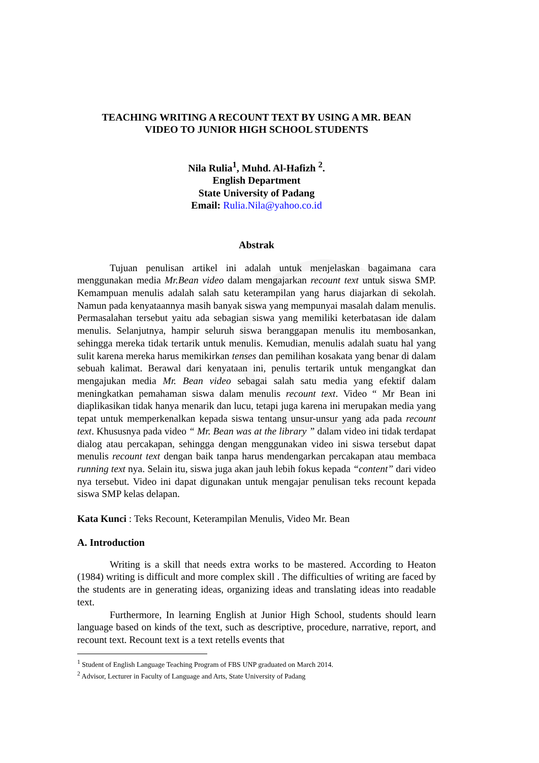TEACHING WRITING A RECOUNT TEXT BY USING A MR. BEAN
VIDEO TO JUNIOR HIGH SCHOOL STUDENTS
Nila Rulia<sup>1</sup>, Muhd. Al-Hafizh <sup>2</sup>.
English Department
State University of Padang
Email: Rulia.Nila@yahoo.co.id
Abstrak
Tujuan penulisan artikel ini adalah untuk menjelaskan bagaimana cara menggunakan media Mr.Bean video dalam mengajarkan recount text untuk siswa SMP. Kemampuan menulis adalah salah satu keterampilan yang harus diajarkan di sekolah. Namun pada kenyataannya masih banyak siswa yang mempunyai masalah dalam menulis. Permasalahan tersebut yaitu ada sebagian siswa yang memiliki keterbatasan ide dalam menulis. Selanjutnya, hampir seluruh siswa beranggapan menulis itu membosankan, sehingga mereka tidak tertarik untuk menulis. Kemudian, menulis adalah suatu hal yang sulit karena mereka harus memikirkan tenses dan pemilihan kosakata yang benar di dalam sebuah kalimat. Berawal dari kenyataan ini, penulis tertarik untuk mengangkat dan mengajukan media Mr. Bean video sebagai salah satu media yang efektif dalam meningkatkan pemahaman siswa dalam menulis recount text. Video “ Mr Bean ini diaplikasikan tidak hanya menarik dan lucu, tetapi juga karena ini merupakan media yang tepat untuk memperkenalkan kepada siswa tentang unsur-unsur yang ada pada recount text. Khususnya pada video “ Mr. Bean was at the library ” dalam video ini tidak terdapat dialog atau percakapan, sehingga dengan menggunakan video ini siswa tersebut dapat menulis recount text dengan baik tanpa harus mendengarkan percakapan atau membaca running text nya. Selain itu, siswa juga akan jauh lebih fokus kepada “content” dari video nya tersebut. Video ini dapat digunakan untuk mengajar penulisan teks recount kepada siswa SMP kelas delapan.
Kata Kunci : Teks Recount, Keterampilan Menulis, Video Mr. Bean
A. Introduction
Writing is a skill that needs extra works to be mastered. According to Heaton (1984) writing is difficult and more complex skill . The difficulties of writing are faced by the students are in generating ideas, organizing ideas and translating ideas into readable text.
Furthermore, In learning English at Junior High School, students should learn language based on kinds of the text, such as descriptive, procedure, narrative, report, and recount text. Recount text is a text retells events that
<sup>1</sup> Student of English Language Teaching Program of FBS UNP graduated on March 2014.
<sup>2</sup> Advisor, Lecturer in Faculty of Language and Arts, State University of Padang